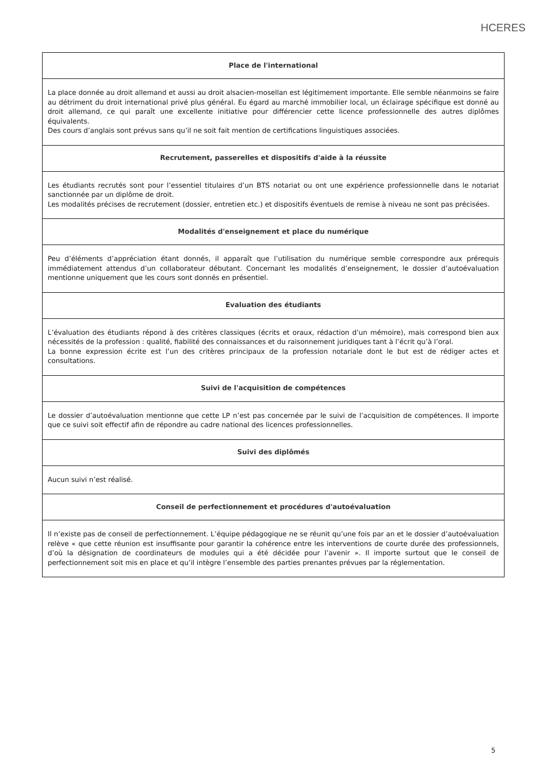HCERES
| Place de l'international |
| La place donnée au droit allemand et aussi au droit alsacien-mosellan est légitimement importante. Elle semble néanmoins se faire au détriment du droit international privé plus général. Eu égard au marché immobilier local, un éclairage spécifique est donné au droit allemand, ce qui paraît une excellente initiative pour différencier cette licence professionnelle des autres diplômes équivalents. Des cours d’anglais sont prévus sans qu’il ne soit fait mention de certifications linguistiques associées. |
| Recrutement, passerelles et dispositifs d'aide à la réussite |
| Les étudiants recrutés sont pour l’essentiel titulaires d’un BTS notariat ou ont une expérience professionnelle dans le notariat sanctionnée par un diplôme de droit. Les modalités précises de recrutement (dossier, entretien etc.) et dispositifs éventuels de remise à niveau ne sont pas précisées. |
| Modalités d'enseignement et place du numérique |
| Peu d’éléments d’appréciation étant donnés, il apparaît que l’utilisation du numérique semble correspondre aux prérequis immédiatement attendus d’un collaborateur débutant. Concernant les modalités d’enseignement, le dossier d’autoévaluation mentionne uniquement que les cours sont donnés en présentiel. |
| Evaluation des étudiants |
| L’évaluation des étudiants répond à des critères classiques (écrits et oraux, rédaction d’un mémoire), mais correspond bien aux nécessités de la profession : qualité, fiabilité des connaissances et du raisonnement juridiques tant à l’écrit qu’à l’oral. La bonne expression écrite est l’un des critères principaux de la profession notariale dont le but est de rédiger actes et consultations. |
| Suivi de l'acquisition de compétences |
| Le dossier d’autoévaluation mentionne que cette LP n’est pas concernée par le suivi de l’acquisition de compétences. Il importe que ce suivi soit effectif afin de répondre au cadre national des licences professionnelles. |
| Suivi des diplômés |
| Aucun suivi n’est réalisé. |
| Conseil de perfectionnement et procédures d'autoévaluation |
| Il n’existe pas de conseil de perfectionnement. L’équipe pédagogique ne se réunit qu’une fois par an et le dossier d’autoévaluation relève « que cette réunion est insuffisante pour garantir la cohérence entre les interventions de courte durée des professionnels, d’où la désignation de coordinateurs de modules qui a été décidée pour l’avenir ». Il importe surtout que le conseil de perfectionnement soit mis en place et qu’il intègre l’ensemble des parties prenantes prévues par la réglementation. |
5